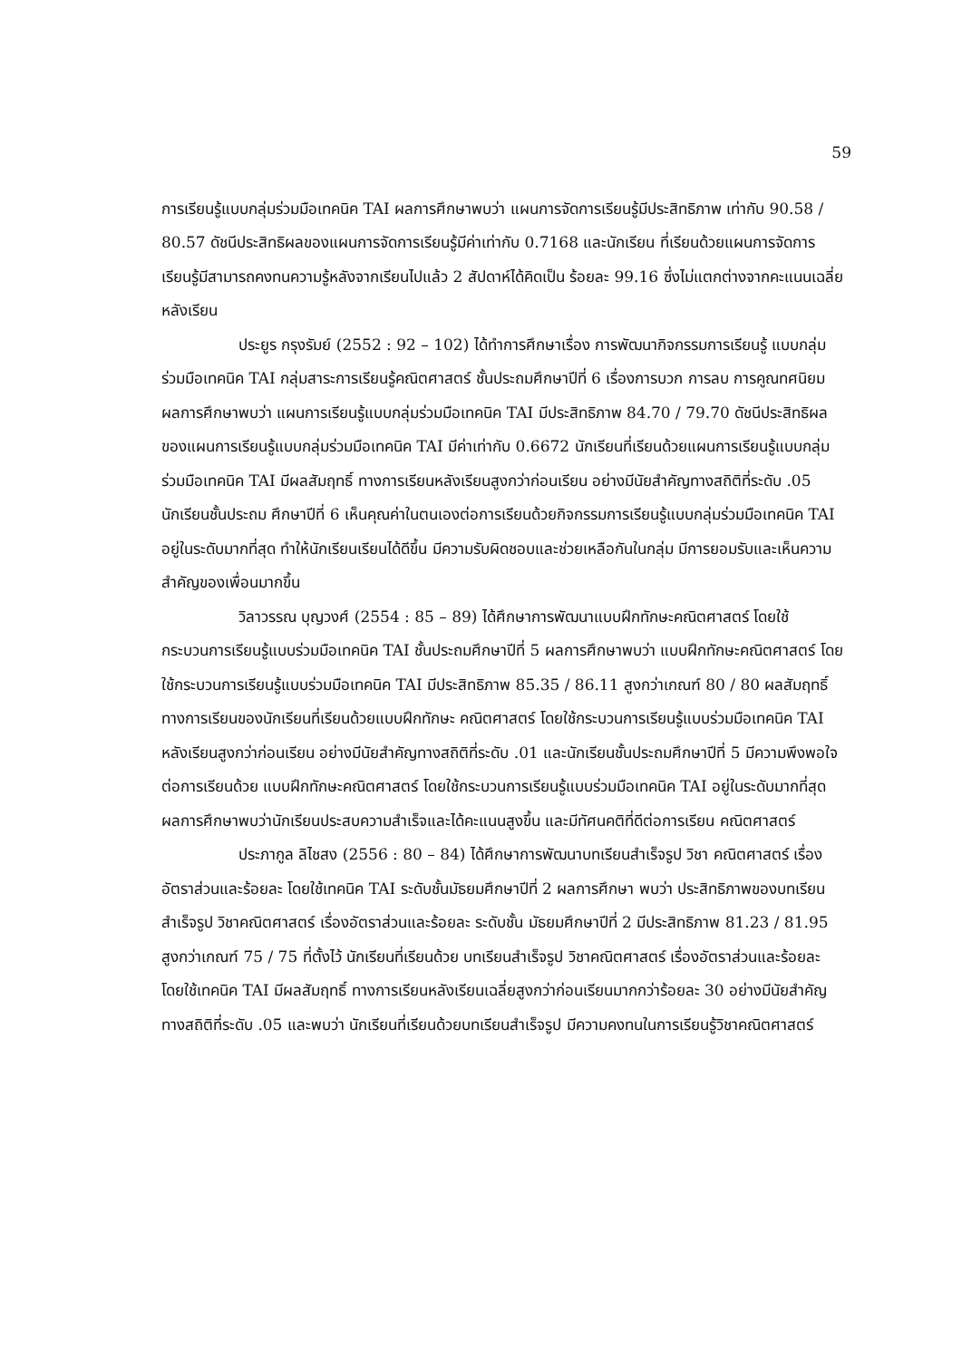59
การเรียนรู้แบบกลุ่มร่วมมือเทคนิค TAI ผลการศึกษาพบว่า แผนการจัดการเรียนรู้มีประสิทธิภาพ เท่ากับ 90.58 / 80.57 ดัชนีประสิทธิผลของแผนการจัดการเรียนรู้มีค่าเท่ากับ 0.7168 และนักเรียน ที่เรียนด้วยแผนการจัดการเรียนรู้มีสามารถคงทนความรู้หลังจากเรียนไปแล้ว 2 สัปดาห์ได้คิดเป็น ร้อยละ 99.16 ซึ่งไม่แตกต่างจากคะแนนเฉลี่ยหลังเรียน
ประยูร กรุงรัมย์ (2552 : 92 – 102) ได้ทำการศึกษาเรื่อง การพัฒนากิจกรรมการเรียนรู้ แบบกลุ่มร่วมมือเทคนิค TAI กลุ่มสาระการเรียนรู้คณิตศาสตร์ ชั้นประถมศึกษาปีที่ 6 เรื่องการบวก การลบ การคูณทศนิยม ผลการศึกษาพบว่า แผนการเรียนรู้แบบกลุ่มร่วมมือเทคนิค TAI มีประสิทธิภาพ 84.70 / 79.70 ดัชนีประสิทธิผลของแผนการเรียนรู้แบบกลุ่มร่วมมือเทคนิค TAI มีค่าเท่ากับ 0.6672 นักเรียนที่เรียนด้วยแผนการเรียนรู้แบบกลุ่มร่วมมือเทคนิค TAI มีผลสัมฤทธิ์ ทางการเรียนหลังเรียนสูงกว่าก่อนเรียน อย่างมีนัยสำคัญทางสถิติที่ระดับ .05 นักเรียนชั้นประถม ศึกษาปีที่ 6 เห็นคุณค่าในตนเองต่อการเรียนด้วยกิจกรรมการเรียนรู้แบบกลุ่มร่วมมือเทคนิค TAI อยู่ในระดับมากที่สุด ทำให้นักเรียนเรียนได้ดีขึ้น มีความรับผิดชอบและช่วยเหลือกันในกลุ่ม มีการยอมรับและเห็นความสำคัญของเพื่อนมากขึ้น
วิลาวรรณ บุญวงศ์ (2554 : 85 – 89) ได้ศึกษาการพัฒนาแบบฝึกทักษะคณิตศาสตร์ โดยใช้กระบวนการเรียนรู้แบบร่วมมือเทคนิค TAI ชั้นประถมศึกษาปีที่ 5 ผลการศึกษาพบว่า แบบฝึกทักษะคณิตศาสตร์ โดยใช้กระบวนการเรียนรู้แบบร่วมมือเทคนิค TAI มีประสิทธิภาพ 85.35 / 86.11 สูงกว่าเกณฑ์ 80 / 80 ผลสัมฤทธิ์ทางการเรียนของนักเรียนที่เรียนด้วยแบบฝึกทักษะ คณิตศาสตร์ โดยใช้กระบวนการเรียนรู้แบบร่วมมือเทคนิค TAI หลังเรียนสูงกว่าก่อนเรียน อย่างมีนัยสำคัญทางสถิติที่ระดับ .01 และนักเรียนชั้นประถมศึกษาปีที่ 5 มีความพึงพอใจต่อการเรียนด้วย แบบฝึกทักษะคณิตศาสตร์ โดยใช้กระบวนการเรียนรู้แบบร่วมมือเทคนิค TAI อยู่ในระดับมากที่สุด ผลการศึกษาพบว่านักเรียนประสบความสำเร็จและได้คะแนนสูงขึ้น และมีทัศนคติที่ดีต่อการเรียน คณิตศาสตร์
ประภากูล ลิไชสง (2556 : 80 – 84) ได้ศึกษาการพัฒนาบทเรียนสำเร็จรูป วิชา คณิตศาสตร์ เรื่องอัตราส่วนและร้อยละ โดยใช้เทคนิค TAI ระดับชั้นมัธยมศึกษาปีที่ 2 ผลการศึกษา พบว่า ประสิทธิภาพของบทเรียนสำเร็จรูป วิชาคณิตศาสตร์ เรื่องอัตราส่วนและร้อยละ ระดับชั้น มัธยมศึกษาปีที่ 2 มีประสิทธิภาพ 81.23 / 81.95 สูงกว่าเกณฑ์ 75 / 75 ที่ตั้งไว้ นักเรียนที่เรียนด้วย บทเรียนสำเร็จรูป วิชาคณิตศาสตร์ เรื่องอัตราส่วนและร้อยละ โดยใช้เทคนิค TAI มีผลสัมฤทธิ์ ทางการเรียนหลังเรียนเฉลี่ยสูงกว่าก่อนเรียนมากกว่าร้อยละ 30 อย่างมีนัยสำคัญทางสถิติที่ระดับ .05 และพบว่า นักเรียนที่เรียนด้วยบทเรียนสำเร็จรูป มีความคงทนในการเรียนรู้วิชาคณิตศาสตร์